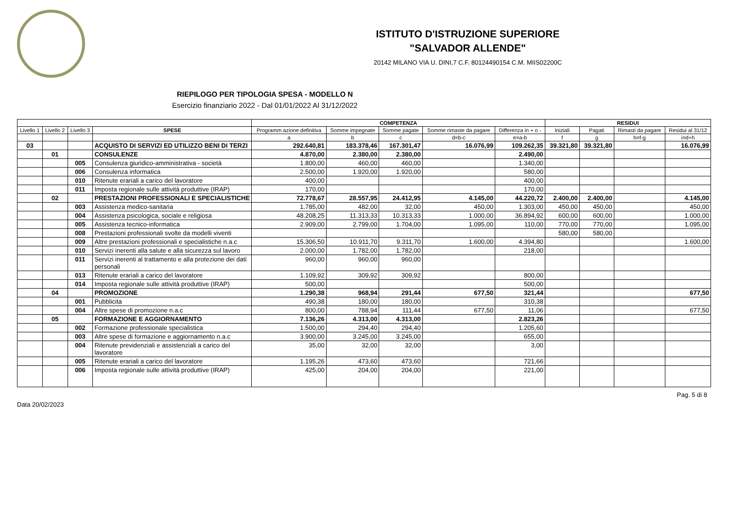ISTITUTO D'ISTRUZIONE SUPERIORE
"SALVADOR ALLENDE"
20142 MILANO VIA U. DINI,7 C.F. 80124490154 C.M. MIIS02200C
RIEPILOGO PER TIPOLOGIA SPESA - MODELLO N
Esercizio finanziario 2022 - Dal 01/01/2022 Al 31/12/2022
| | | | | COMPETENZA | | | | | RESIDUI | | | |
| --- | --- | --- | --- | --- | --- | --- | --- | --- | --- | --- | --- | --- |
| Livello 1 | Livello 2 | Livello 3 | SPESE | Programm azione definitiva | Somme impegnate | Somme pagate | Somme rimaste da pagare | Differenza in + o - | Iniziali | Pagati | Rimasti da pagare | Residui al 31/12 |
| | | | | a | b | c | d=b-c | e=a-b | f | g | h=f-g | i=d+h |
| 03 | | | ACQUISTO DI SERVIZI ED UTILIZZO BENI DI TERZI | 292.640,81 | 183.378,46 | 167.301,47 | 16.076,99 | 109.262,35 | 39.321,80 | 39.321,80 | | 16.076,99 |
| | 01 | | CONSULENZE | 4.870,00 | 2.380,00 | 2.380,00 | | 2.490,00 | | | | |
| | | 005 | Consulenza giuridico-amministrativa - società | 1.800,00 | 460,00 | 460,00 | | 1.340,00 | | | | |
| | | 006 | Consulenza informatica | 2.500,00 | 1.920,00 | 1.920,00 | | 580,00 | | | | |
| | | 010 | Ritenute erariali a carico del lavoratore | 400,00 | | | | 400,00 | | | | |
| | | 011 | Imposta regionale sulle attività produttive (IRAP) | 170,00 | | | | 170,00 | | | | |
| | 02 | | PRESTAZIONI PROFESSIONALI E SPECIALISTICHE | 72.778,67 | 28.557,95 | 24.412,95 | 4.145,00 | 44.220,72 | 2.400,00 | 2.400,00 | | 4.145,00 |
| | | 003 | Assistenza medico-sanitaria | 1.785,00 | 482,00 | 32,00 | 450,00 | 1.303,00 | 450,00 | 450,00 | | 450,00 |
| | | 004 | Assistenza psicologica, sociale e religiosa | 48.208,25 | 11.313,33 | 10.313,33 | 1.000,00 | 36.894,92 | 600,00 | 600,00 | | 1.000,00 |
| | | 005 | Assistenza tecnico-informatica | 2.909,00 | 2.799,00 | 1.704,00 | 1.095,00 | 110,00 | 770,00 | 770,00 | | 1.095,00 |
| | | 008 | Prestazioni professionali svolte da modelli viventi | | | | | | 580,00 | 580,00 | | |
| | | 009 | Altre prestazioni professionali e specialistiche n.a.c | 15.306,50 | 10.911,70 | 9.311,70 | 1.600,00 | 4.394,80 | | | | 1.600,00 |
| | | 010 | Servizi inerenti alla salute e alla sicurezza sul lavoro | 2.000,00 | 1.782,00 | 1.782,00 | | 218,00 | | | | |
| | | 011 | Servizi inerenti al trattamento e alla protezione dei dati personali | 960,00 | 960,00 | 960,00 | | | | | | |
| | | 013 | Ritenute erariali a carico del lavoratore | 1.109,92 | 309,92 | 309,92 | | 800,00 | | | | |
| | | 014 | Imposta regionale sulle attività produttive (IRAP) | 500,00 | | | | 500,00 | | | | |
| | 04 | | PROMOZIONE | 1.290,38 | 968,94 | 291,44 | 677,50 | 321,44 | | | | 677,50 |
| | | 001 | Pubblicita | 490,38 | 180,00 | 180,00 | | 310,38 | | | | |
| | | 004 | Altre spese di promozione n.a.c | 800,00 | 788,94 | 111,44 | 677,50 | 11,06 | | | | 677,50 |
| | 05 | | FORMAZIONE E AGGIORNAMENTO | 7.136,26 | 4.313,00 | 4.313,00 | | 2.823,26 | | | | |
| | | 002 | Formazione professionale specialistica | 1.500,00 | 294,40 | 294,40 | | 1.205,60 | | | | |
| | | 003 | Altre spese di formazione e aggiornamento n.a.c | 3.900,00 | 3.245,00 | 3.245,00 | | 655,00 | | | | |
| | | 004 | Ritenute previdenziali e assistenziali a carico del lavoratore | 35,00 | 32,00 | 32,00 | | 3,00 | | | | |
| | | 005 | Ritenute erariali a carico del lavoratore | 1.195,26 | 473,60 | 473,60 | | 721,66 | | | | |
| | | 006 | Imposta regionale sulle attività produttive (IRAP) | 425,00 | 204,00 | 204,00 | | 221,00 | | | | |
Data 20/02/2023 Pag. 5 di 8